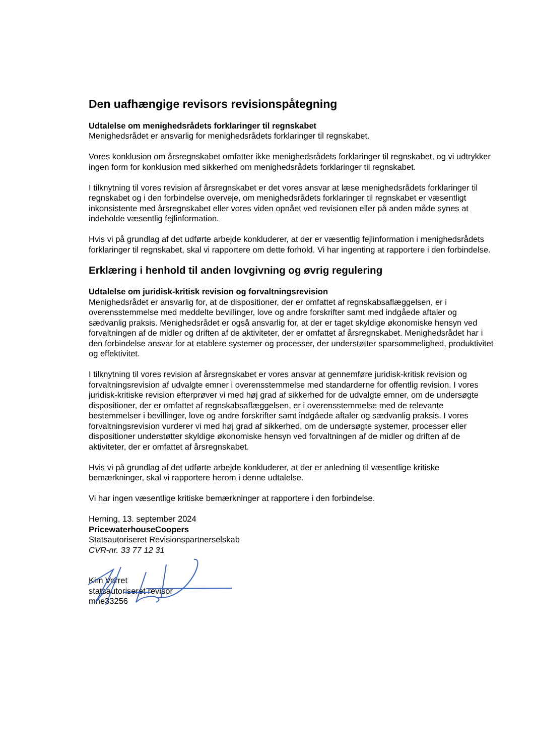Den uafhængige revisors revisionspåtegning
Udtalelse om menighedsrådets forklaringer til regnskabet
Menighedsrådet er ansvarlig for menighedsrådets forklaringer til regnskabet.
Vores konklusion om årsregnskabet omfatter ikke menighedsrådets forklaringer til regnskabet, og vi udtrykker ingen form for konklusion med sikkerhed om menighedsrådets forklaringer til regnskabet.
I tilknytning til vores revision af årsregnskabet er det vores ansvar at læse menighedsrådets forklaringer til regnskabet og i den forbindelse overveje, om menighedsrådets forklaringer til regnskabet er væsentligt inkonsistente med årsregnskabet eller vores viden opnået ved revisionen eller på anden måde synes at indeholde væsentlig fejlinformation.
Hvis vi på grundlag af det udførte arbejde konkluderer, at der er væsentlig fejlinformation i menighedsrådets forklaringer til regnskabet, skal vi rapportere om dette forhold. Vi har ingenting at rapportere i den forbindelse.
Erklæring i henhold til anden lovgivning og øvrig regulering
Udtalelse om juridisk-kritisk revision og forvaltningsrevision
Menighedsrådet er ansvarlig for, at de dispositioner, der er omfattet af regnskabsaflæggelsen, er i overensstemmelse med meddelte bevillinger, love og andre forskrifter samt med indgåede aftaler og sædvanlig praksis. Menighedsrådet er også ansvarlig for, at der er taget skyldige økonomiske hensyn ved forvaltningen af de midler og driften af de aktiviteter, der er omfattet af årsregnskabet. Menighedsrådet har i den forbindelse ansvar for at etablere systemer og processer, der understøtter sparsommelighed, produktivitet og effektivitet.
I tilknytning til vores revision af årsregnskabet er vores ansvar at gennemføre juridisk-kritisk revision og forvaltningsrevision af udvalgte emner i overensstemmelse med standarderne for offentlig revision. I vores juridisk-kritiske revision efterprøver vi med høj grad af sikkerhed for de udvalgte emner, om de undersøgte dispositioner, der er omfattet af regnskabsaflæggelsen, er i overensstemmelse med de relevante bestemmelser i bevillinger, love og andre forskrifter samt indgåede aftaler og sædvanlig praksis. I vores forvaltningsrevision vurderer vi med høj grad af sikkerhed, om de undersøgte systemer, processer eller dispositioner understøtter skyldige økonomiske hensyn ved forvaltningen af de midler og driften af de aktiviteter, der er omfattet af årsregnskabet.
Hvis vi på grundlag af det udførte arbejde konkluderer, at der er anledning til væsentlige kritiske bemærkninger, skal vi rapportere herom i denne udtalelse.
Vi har ingen væsentlige kritiske bemærkninger at rapportere i den forbindelse.
Herning, 13. september 2024
PricewaterhouseCoopers
Statsautoriseret Revisionspartnerselskab
CVR-nr. 33 77 12 31
Kim Vorret
statsautoriseret revisor
mne33256